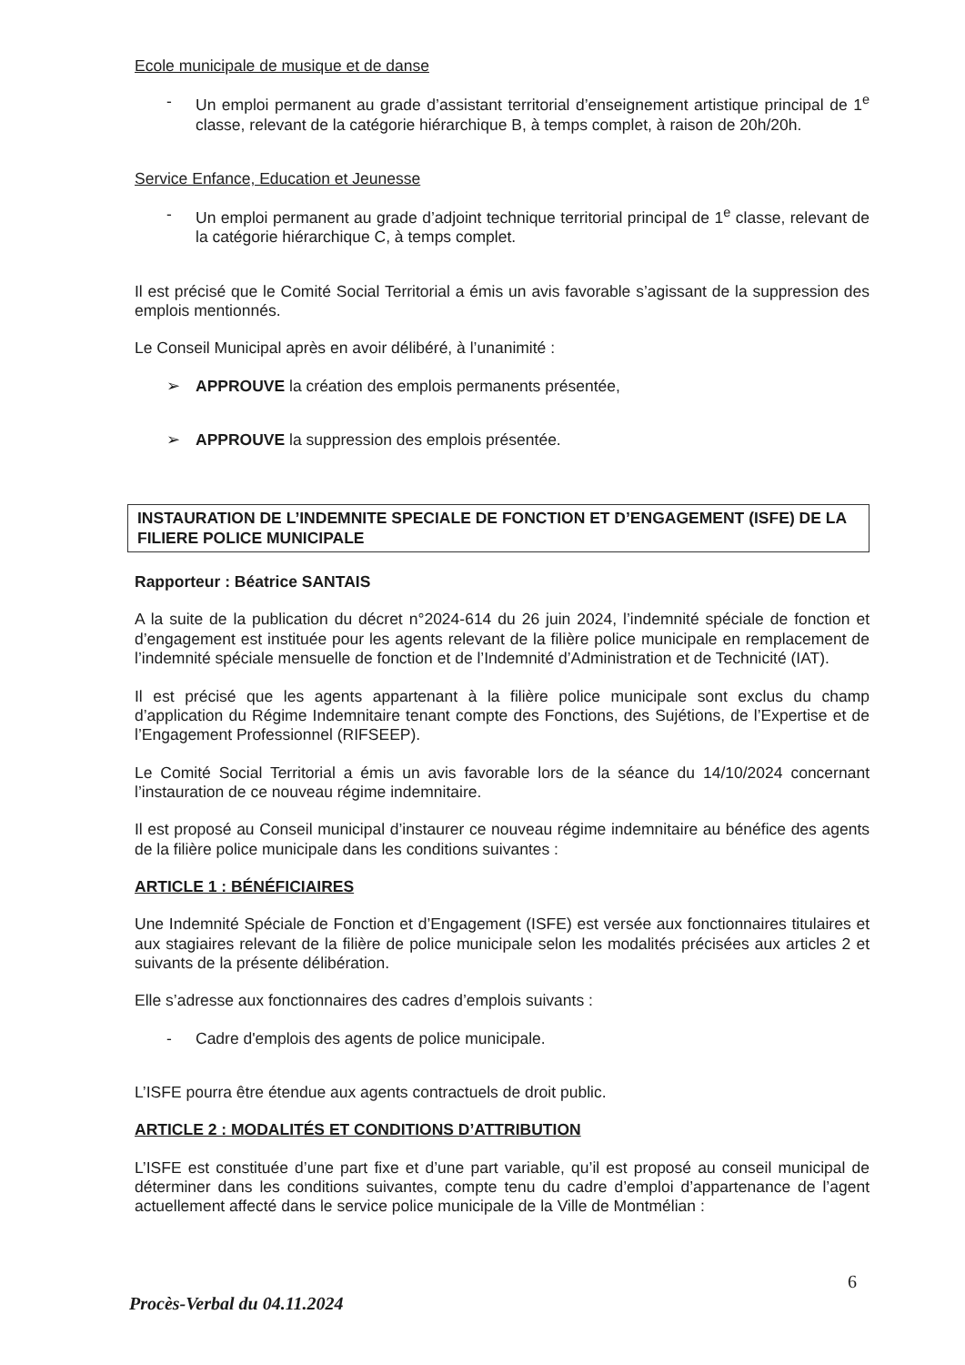Ecole municipale de musique et de danse
- Un emploi permanent au grade d’assistant territorial d’enseignement artistique principal de 1<sup>e</sup> classe, relevant de la catégorie hiérarchique B, à temps complet, à raison de 20h/20h.
Service Enfance, Education et Jeunesse
- Un emploi permanent au grade d’adjoint technique territorial principal de 1<sup>e</sup> classe, relevant de la catégorie hiérarchique C, à temps complet.
Il est précisé que le Comité Social Territorial a émis un avis favorable s’agissant de la suppression des emplois mentionnés.
Le Conseil Municipal après en avoir délibéré, à l’unanimité :
➢ APPROUVE la création des emplois permanents présentée,
➢ APPROUVE la suppression des emplois présentée.
INSTAURATION DE L’INDEMNITE SPECIALE DE FONCTION ET D’ENGAGEMENT (ISFE) DE LA FILIERE POLICE MUNICIPALE
Rapporteur : Béatrice SANTAIS
A la suite de la publication du décret n°2024-614 du 26 juin 2024, l’indemnité spéciale de fonction et d’engagement est instituée pour les agents relevant de la filière police municipale en remplacement de l’indemnité spéciale mensuelle de fonction et de l’Indemnité d’Administration et de Technicité (IAT).
Il est précisé que les agents appartenant à la filière police municipale sont exclus du champ d’application du Régime Indemnitaire tenant compte des Fonctions, des Sujétions, de l’Expertise et de l’Engagement Professionnel (RIFSEEP).
Le Comité Social Territorial a émis un avis favorable lors de la séance du 14/10/2024 concernant l’instauration de ce nouveau régime indemnitaire.
Il est proposé au Conseil municipal d’instaurer ce nouveau régime indemnitaire au bénéfice des agents de la filière police municipale dans les conditions suivantes :
ARTICLE 1 : BÉNÉFICIAIRES
Une Indemnité Spéciale de Fonction et d’Engagement (ISFE) est versée aux fonctionnaires titulaires et aux stagiaires relevant de la filière de police municipale selon les modalités précisées aux articles 2 et suivants de la présente délibération.
Elle s’adresse aux fonctionnaires des cadres d’emplois suivants :
- Cadre d'emplois des agents de police municipale.
L’ISFE pourra être étendue aux agents contractuels de droit public.
ARTICLE 2 : MODALITÉS ET CONDITIONS D’ATTRIBUTION
L’ISFE est constituée d’une part fixe et d’une part variable, qu’il est proposé au conseil municipal de déterminer dans les conditions suivantes, compte tenu du cadre d’emploi d’appartenance de l’agent actuellement affecté dans le service police municipale de la Ville de Montmélian :
6
Procès-Verbal du 04.11.2024